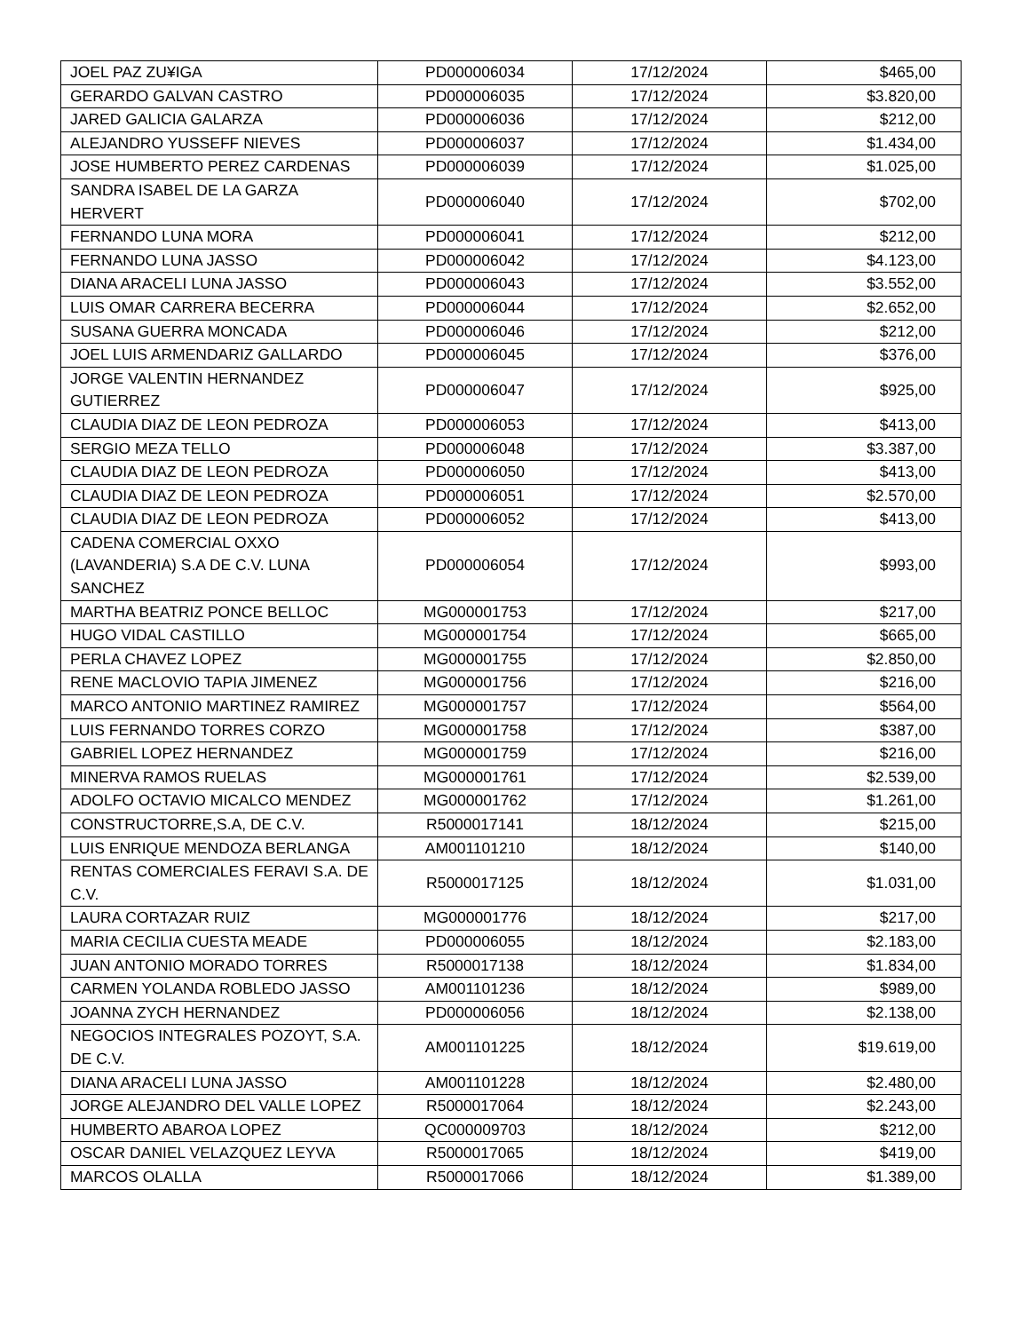| JOEL PAZ ZU¥IGA | PD000006034 | 17/12/2024 | $465,00 |
| GERARDO GALVAN CASTRO | PD000006035 | 17/12/2024 | $3.820,00 |
| JARED GALICIA GALARZA | PD000006036 | 17/12/2024 | $212,00 |
| ALEJANDRO YUSSEFF NIEVES | PD000006037 | 17/12/2024 | $1.434,00 |
| JOSE HUMBERTO PEREZ CARDENAS | PD000006039 | 17/12/2024 | $1.025,00 |
| SANDRA ISABEL DE LA GARZA HERVERT | PD000006040 | 17/12/2024 | $702,00 |
| FERNANDO LUNA MORA | PD000006041 | 17/12/2024 | $212,00 |
| FERNANDO LUNA JASSO | PD000006042 | 17/12/2024 | $4.123,00 |
| DIANA ARACELI LUNA JASSO | PD000006043 | 17/12/2024 | $3.552,00 |
| LUIS OMAR CARRERA BECERRA | PD000006044 | 17/12/2024 | $2.652,00 |
| SUSANA GUERRA MONCADA | PD000006046 | 17/12/2024 | $212,00 |
| JOEL LUIS ARMENDARIZ GALLARDO | PD000006045 | 17/12/2024 | $376,00 |
| JORGE VALENTIN HERNANDEZ GUTIERREZ | PD000006047 | 17/12/2024 | $925,00 |
| CLAUDIA DIAZ DE LEON PEDROZA | PD000006053 | 17/12/2024 | $413,00 |
| SERGIO MEZA TELLO | PD000006048 | 17/12/2024 | $3.387,00 |
| CLAUDIA DIAZ DE LEON PEDROZA | PD000006050 | 17/12/2024 | $413,00 |
| CLAUDIA DIAZ DE LEON PEDROZA | PD000006051 | 17/12/2024 | $2.570,00 |
| CLAUDIA DIAZ DE LEON PEDROZA | PD000006052 | 17/12/2024 | $413,00 |
| CADENA COMERCIAL OXXO (LAVANDERIA) S.A DE C.V. LUNA SANCHEZ | PD000006054 | 17/12/2024 | $993,00 |
| MARTHA BEATRIZ PONCE BELLOC | MG000001753 | 17/12/2024 | $217,00 |
| HUGO VIDAL CASTILLO | MG000001754 | 17/12/2024 | $665,00 |
| PERLA CHAVEZ LOPEZ | MG000001755 | 17/12/2024 | $2.850,00 |
| RENE MACLOVIO TAPIA JIMENEZ | MG000001756 | 17/12/2024 | $216,00 |
| MARCO ANTONIO MARTINEZ RAMIREZ | MG000001757 | 17/12/2024 | $564,00 |
| LUIS FERNANDO TORRES CORZO | MG000001758 | 17/12/2024 | $387,00 |
| GABRIEL LOPEZ HERNANDEZ | MG000001759 | 17/12/2024 | $216,00 |
| MINERVA RAMOS RUELAS | MG000001761 | 17/12/2024 | $2.539,00 |
| ADOLFO OCTAVIO MICALCO MENDEZ | MG000001762 | 17/12/2024 | $1.261,00 |
| CONSTRUCTORRE,S.A, DE C.V. | R5000017141 | 18/12/2024 | $215,00 |
| LUIS ENRIQUE MENDOZA BERLANGA | AM001101210 | 18/12/2024 | $140,00 |
| RENTAS COMERCIALES FERAVI S.A. DE C.V. | R5000017125 | 18/12/2024 | $1.031,00 |
| LAURA CORTAZAR RUIZ | MG000001776 | 18/12/2024 | $217,00 |
| MARIA CECILIA CUESTA MEADE | PD000006055 | 18/12/2024 | $2.183,00 |
| JUAN ANTONIO MORADO TORRES | R5000017138 | 18/12/2024 | $1.834,00 |
| CARMEN YOLANDA ROBLEDO JASSO | AM001101236 | 18/12/2024 | $989,00 |
| JOANNA ZYCH HERNANDEZ | PD000006056 | 18/12/2024 | $2.138,00 |
| NEGOCIOS INTEGRALES POZOYT, S.A. DE C.V. | AM001101225 | 18/12/2024 | $19.619,00 |
| DIANA ARACELI LUNA JASSO | AM001101228 | 18/12/2024 | $2.480,00 |
| JORGE ALEJANDRO DEL VALLE LOPEZ | R5000017064 | 18/12/2024 | $2.243,00 |
| HUMBERTO ABAROA LOPEZ | QC000009703 | 18/12/2024 | $212,00 |
| OSCAR DANIEL VELAZQUEZ LEYVA | R5000017065 | 18/12/2024 | $419,00 |
| MARCOS OLALLA | R5000017066 | 18/12/2024 | $1.389,00 |